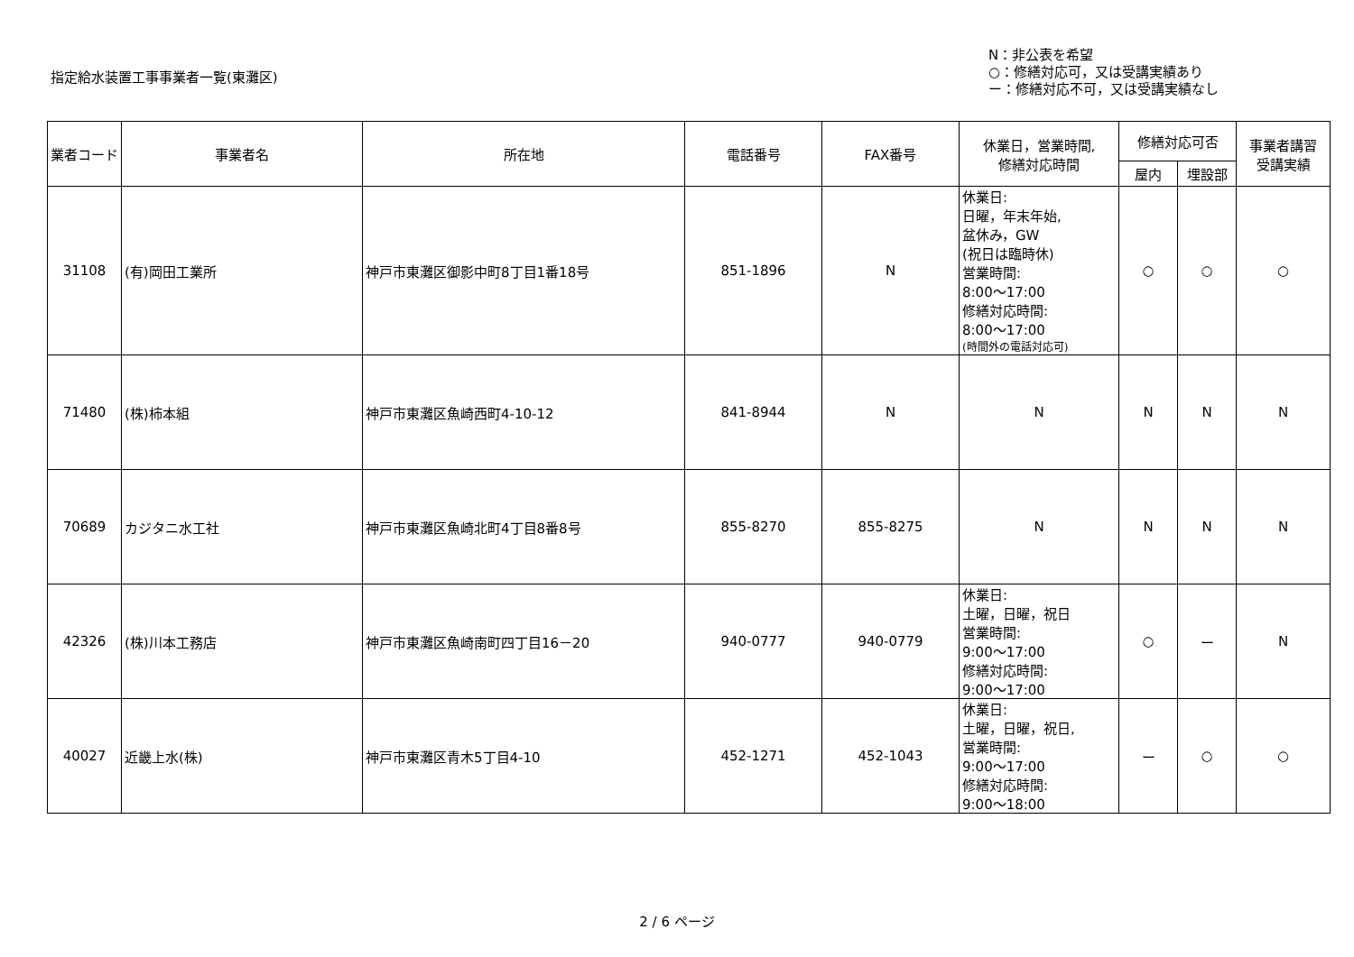指定給水装置工事事業者一覧(東灘区)
N：非公表を希望
○：修繕対応可，又は受講実績あり
ー：修繕対応不可，又は受講実績なし
| 業者コード | 事業者名 | 所在地 | 電話番号 | FAX番号 | 休業日，営業時間, 修繕対応時間 | 修繕対応可否 | | 事業者講習 受講実績 |
| --- | --- | --- | --- | --- | --- | --- | --- | --- |
| | | | | | | 屋内 | 埋設部 | |
| 31108 | (有)岡田工業所 | 神戸市東灘区御影中町8丁目1番18号 | 851-1896 | N | 休業日: 日曜，年末年始, 盆休み，GW (祝日は臨時休) 営業時間: 8:00～17:00 修繕対応時間: 8:00～17:00 (時間外の電話対応可) | ○ | ○ | ○ |
| 71480 | (株)柿本組 | 神戸市東灘区魚崎西町4-10-12 | 841-8944 | N | N | N | N | N |
| 70689 | カジタニ水工社 | 神戸市東灘区魚崎北町4丁目8番8号 | 855-8270 | 855-8275 | N | N | N | N |
| 42326 | (株)川本工務店 | 神戸市東灘区魚崎南町四丁目16－20 | 940-0777 | 940-0779 | 休業日: 土曜，日曜，祝日 営業時間: 9:00～17:00 修繕対応時間: 9:00～17:00 | ○ | ー | N |
| 40027 | 近畿上水(株) | 神戸市東灘区青木5丁目4-10 | 452-1271 | 452-1043 | 休業日: 土曜，日曜，祝日, 営業時間: 9:00～17:00 修繕対応時間: 9:00～18:00 | ー | ○ | ○ |
2 / 6 ページ